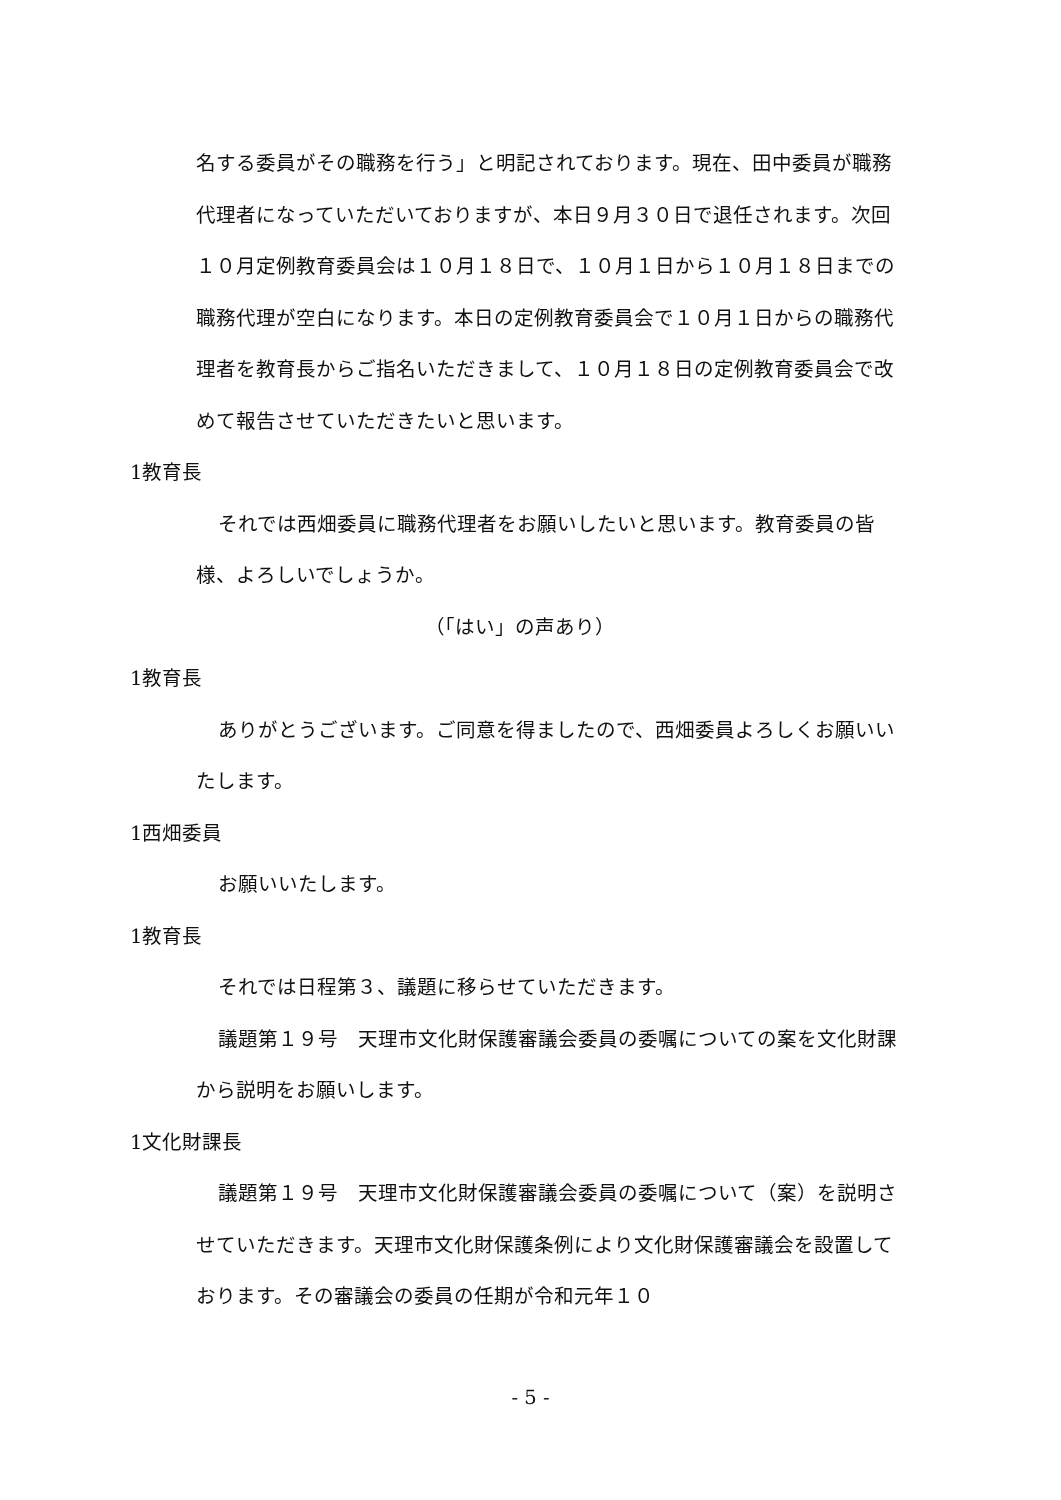名する委員がその職務を行う」と明記されております。現在、田中委員が職務代理者になっていただいておりますが、本日９月３０日で退任されます。次回１０月定例教育委員会は１０月１８日で、１０月１日から１０月１８日までの職務代理が空白になります。本日の定例教育委員会で１０月１日からの職務代理者を教育長からご指名いただきまして、１０月１８日の定例教育委員会で改めて報告させていただきたいと思います。
1教育長
それでは西畑委員に職務代理者をお願いしたいと思います。教育委員の皆様、よろしいでしょうか。
（「はい」の声あり）
1教育長
ありがとうございます。ご同意を得ましたので、西畑委員よろしくお願いいたします。
1西畑委員
お願いいたします。
1教育長
それでは日程第３、議題に移らせていただきます。
議題第１９号　天理市文化財保護審議会委員の委嘱についての案を文化財課から説明をお願いします。
1文化財課長
議題第１９号　天理市文化財保護審議会委員の委嘱について（案）を説明させていただきます。天理市文化財保護条例により文化財保護審議会を設置しております。その審議会の委員の任期が令和元年１０
- 5 -